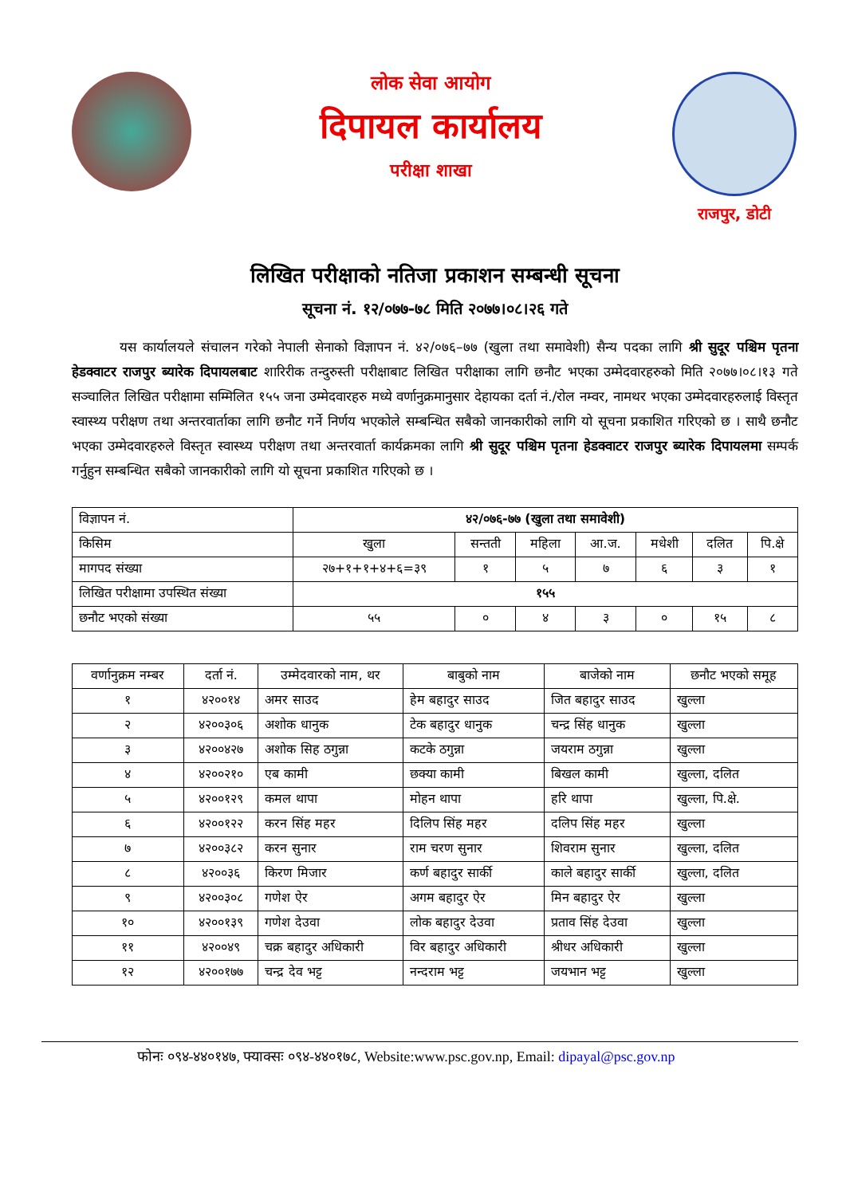लोक सेवा आयोग
दिपायल कार्यालय
परीक्षा शाखा
राजपुर, डोटी
लिखित परीक्षाको नतिजा प्रकाशन सम्बन्धी सूचना
सूचना नं. १२/०७७-७८ मिति २०७७।०८।२६ गते
यस कार्यालयले संचालन गरेको नेपाली सेनाको विज्ञापन नं. ४२/०७६–७७ (खुला तथा समावेशी) सैन्य पदका लागि श्री सुदूर पश्चिम पृतना हेडक्वाटर राजपुर ब्यारेक दिपायलबाट शारिरीक तन्दुरुस्ती परीक्षाबाट लिखित परीक्षाका लागि छनौट भएका उम्मेदवारहरुको मिति २०७७।०८।१३ गते सञ्चालित लिखित परीक्षामा सम्मिलित १५५ जना उम्मेदवारहरु मध्ये वर्णानुक्रमानुसार देहायका दर्ता नं./रोल नम्वर, नामथर भएका उम्मेदवारहरुलाई विस्तृत स्वास्थ्य परीक्षण तथा अन्तरवार्ताका लागि छनौट गर्ने निर्णय भएकोले सम्बन्धित सबैको जानकारीको लागि यो सूचना प्रकाशित गरिएको छ । साथै छनौट भएका उम्मेदवारहरुले विस्तृत स्वास्थ्य परीक्षण तथा अन्तरवार्ता कार्यक्रमका लागि श्री सुदूर पश्चिम पृतना हेडक्वाटर राजपुर ब्यारेक दिपायलमा सम्पर्क गर्नुहुन सम्बन्धित सबैको जानकारीको लागि यो सूचना प्रकाशित गरिएको छ ।
| विज्ञापन नं. | ४२/०७६-७७ (खुला तथा समावेशी) | | | | | | |
| किसिम | खुला | सन्तती | महिला | आ.ज. | मधेशी | दलित | पि.क्षे |
| मागपद संख्या | २७+१+१+४+६=३९ | १ | ५ | ७ | ६ | ३ | १ |
| लिखित परीक्षामा उपस्थित संख्या | १५५ | | | | | | |
| छनौट भएको संख्या | ५५ | ० | ४ | ३ | ० | १५ | ८ |
| वर्णानुक्रम नम्बर | दर्ता नं. | उम्मेदवारको नाम, थर | बाबुको नाम | बाजेको नाम | छनौट भएको समूह |
| --- | --- | --- | --- | --- | --- |
| १ | ४२००१४ | अमर साउद | हेम बहादुर साउद | जित बहादुर साउद | खुल्ला |
| २ | ४२००३०६ | अशोक धानुक | टेक बहादुर धानुक | चन्द्र सिंह धानुक | खुल्ला |
| ३ | ४२००४२७ | अशोक सिह ठगुन्ना | कटके ठगुन्ना | जयराम ठगुन्ना | खुल्ला |
| ४ | ४२००२१० | एब कामी | छक्या कामी | बिखल कामी | खुल्ला, दलित |
| ५ | ४२००१२९ | कमल थापा | मोहन थापा | हरि थापा | खुल्ला, पि.क्षे. |
| ६ | ४२००१२२ | करन सिंह महर | दिलिप सिंह महर | दलिप सिंह महर | खुल्ला |
| ७ | ४२००३८२ | करन सुनार | राम चरण सुनार | शिवराम सुनार | खुल्ला, दलित |
| ८ | ४२००३६ | किरण मिजार | कर्ण बहादुर सार्की | काले बहादुर सार्की | खुल्ला, दलित |
| ९ | ४२००३०८ | गणेश ऐर | अगम बहादुर ऐर | मिन बहादुर ऐर | खुल्ला |
| १० | ४२००१३९ | गणेश देउवा | लोक बहादुर देउवा | प्रताव सिंह देउवा | खुल्ला |
| ११ | ४२००४९ | चक्र बहादुर अधिकारी | विर बहादुर अधिकारी | श्रीधर अधिकारी | खुल्ला |
| १२ | ४२००१७७ | चन्द्र देव भट्ट | नन्दराम भट्ट | जयभान भट्ट | खुल्ला |
फोनः ०९४-४४०१४७, फ्याक्सः ०९४-४४०१७८, Website:www.psc.gov.np, Email: dipayal@psc.gov.np